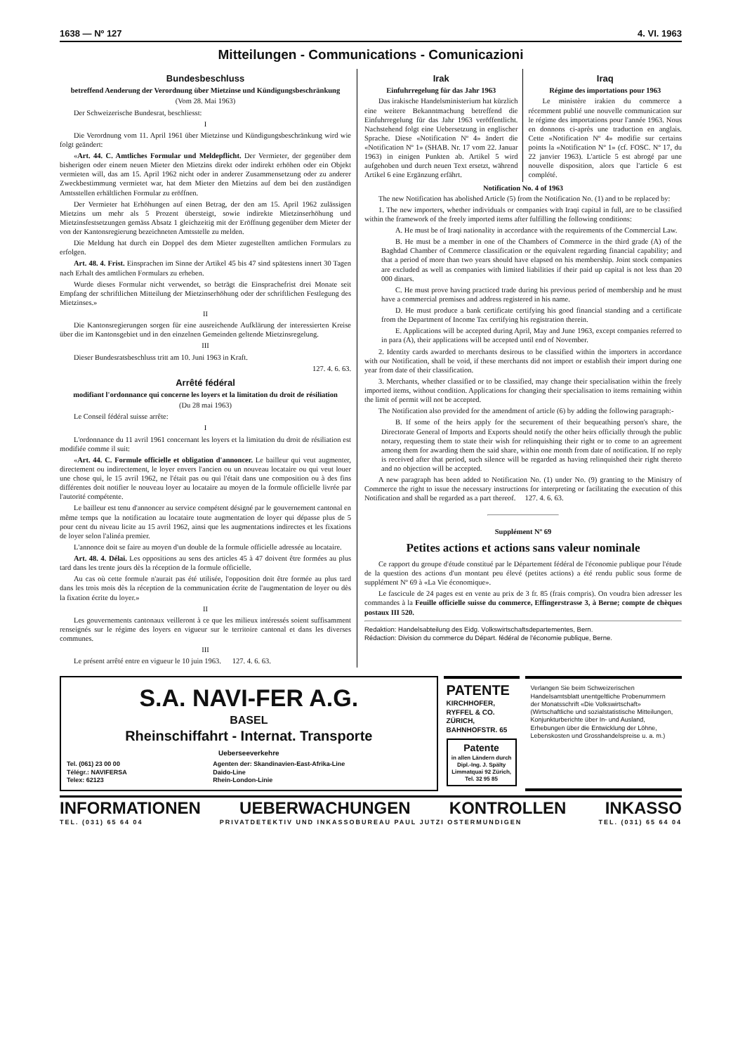1638 — Nº 127 4. VI. 1963
Mitteilungen - Communications - Comunicazioni
Bundesbeschluss
betreffend Aenderung der Verordnung über Mietzinse und Kündigungsbeschränkung
(Vom 28. Mai 1963)
Der Schweizerische Bundesrat, beschliesst:
I
Die Verordnung vom 11. April 1961 über Mietzinse und Kündigungsbeschränkung wird wie folgt geändert:
«Art. 44. C. Amtliches Formular und Meldepflicht. Der Vermieter, der gegenüber dem bisherigen oder einem neuen Mieter den Mietzins direkt oder indirekt erhöhen oder ein Objekt vermieten will, das am 15. April 1962 nicht oder in anderer Zusammensetzung oder zu anderer Zweckbestimmung vermietet war, hat dem Mieter den Mietzins auf dem bei den zuständigen Amtsstellen erhältlichen Formular zu eröffnen.
Der Vermieter hat Erhöhungen auf einen Betrag, der den am 15. April 1962 zulässigen Mietzins um mehr als 5 Prozent übersteigt, sowie indirekte Mietzinserhöhung und Mietzinsfestsetzungen gemäss Absatz 1 gleichzeitig mit der Eröffnung gegenüber dem Mieter der von der Kantonsregierung bezeichneten Amtsstelle zu melden.
Die Meldung hat durch ein Doppel des dem Mieter zugestellten amtlichen Formulars zu erfolgen.
Art. 48. 4. Frist. Einsprachen im Sinne der Artikel 45 bis 47 sind spätestens innert 30 Tagen nach Erhalt des amtlichen Formulars zu erheben.
Wurde dieses Formular nicht verwendet, so beträgt die Einsprachefrist drei Monate seit Empfang der schriftlichen Mitteilung der Mietzinserhöhung oder der schriftlichen Festlegung des Mietzinses.»
II
Die Kantonsregierungen sorgen für eine ausreichende Aufklärung der interessierten Kreise über die im Kantonsgebiet und in den einzelnen Gemeinden geltende Mietzinsregelung.
III
Dieser Bundesratsbeschluss tritt am 10. Juni 1963 in Kraft.
127. 4. 6. 63.
Arrêté fédéral
modifiant l'ordonnance qui concerne les loyers et la limitation du droit de résiliation
(Du 28 mai 1963)
Le Conseil fédéral suisse arrête:
I
L'ordonnance du 11 avril 1961 concernant les loyers et la limitation du droit de résiliation est modifiée comme il suit:
«Art. 44. C. Formule officielle et obligation d'annoncer. Le bailleur qui veut augmenter, directement ou indirectement, le loyer envers l'ancien ou un nouveau locataire ou qui veut louer une chose qui, le 15 avril 1962, ne l'était pas ou qui l'était dans une composition ou à des fins différentes doit notifier le nouveau loyer au locataire au moyen de la formule officielle livrée par l'autorité compétente.
Le bailleur est tenu d'annoncer au service compétent désigné par le gouvernement cantonal en même temps que la notification au locataire toute augmentation de loyer qui dépasse plus de 5 pour cent du niveau licite au 15 avril 1962, ainsi que les augmentations indirectes et les fixations de loyer selon l'alinéa premier.
L'annonce doit se faire au moyen d'un double de la formule officielle adressée au locataire.
Art. 48. 4. Délai. Les oppositions au sens des articles 45 à 47 doivent être formées au plus tard dans les trente jours dès la réception de la formule officielle.
Au cas où cette formule n'aurait pas été utilisée, l'opposition doit être formée au plus tard dans les trois mois dès la réception de la communication écrite de l'augmentation de loyer ou dès la fixation écrite du loyer.»
II
Les gouvernements cantonaux veilleront à ce que les milieux intéressés soient suffisamment renseignés sur le régime des loyers en vigueur sur le territoire cantonal et dans les diverses communes.
III
Le présent arrêté entre en vigueur le 10 juin 1963. 127. 4. 6. 63.
Irak
Einfuhrregelung für das Jahr 1963
Das irakische Handelsministerium hat kürzlich eine weitere Bekanntmachung betreffend die Einfuhrregelung für das Jahr 1963 veröffentlicht. Nachstehend folgt eine Uebersetzung in englischer Sprache. Diese «Notification Nº 4» ändert die «Notification Nº 1» (SHAB. Nr. 17 vom 22. Januar 1963) in einigen Punkten ab. Artikel 5 wird aufgehoben und durch neuen Text ersetzt, während Artikel 6 eine Ergänzung erfährt.
Iraq
Régime des importations pour 1963
Le ministère irakien du commerce a récemment publié une nouvelle communication sur le régime des importations pour l'année 1963. Nous en donnons ci-après une traduction en anglais. Cette «Notification Nº 4» modifie sur certains points la «Notification Nº 1» (cf. FOSC. Nº 17, du 22 janvier 1963). L'article 5 est abrogé par une nouvelle disposition, alors que l'article 6 est complété.
Notification No. 4 of 1963
The new Notification has abolished Article (5) from the Notification No. (1) and to be replaced by:
1. The new importers, whether individuals or companies with Iraqi capital in full, are to be classified within the framework of the freely imported items after fulfilling the following conditions:
A. He must be of Iraqi nationality in accordance with the requirements of the Commercial Law.
B. He must be a member in one of the Chambers of Commerce in the third grade (A) of the Baghdad Chamber of Commerce classification or the equivalent regarding financial capability; and that a period of more than two years should have elapsed on his membership. Joint stock companies are excluded as well as companies with limited liabilities if their paid up capital is not less than 20 000 dinars.
C. He must prove having practiced trade during his previous period of membership and he must have a commercial premises and address registered in his name.
D. He must produce a bank certificate certifying his good financial standing and a certificate from the Department of Income Tax certifying his registration therein.
E. Applications will be accepted during April, May and June 1963, except companies referred to in para (A), their applications will be accepted until end of November.
2. Identity cards awarded to merchants desirous to be classified within the importers in accordance with our Notification, shall be void, if these merchants did not import or establish their import during one year from date of their classification.
3. Merchants, whether classified or to be classified, may change their specialisation within the freely imported items, without condition. Applications for changing their specialisation to items remaining within the limit of permit will not be accepted.
The Notification also provided for the amendment of article (6) by adding the following paragraph:-
B. If some of the heirs apply for the securement of their bequeathing person's share, the Directorate General of Imports and Exports should notify the other heirs officially through the public notary, requesting them to state their wish for relinquishing their right or to come to an agreement among them for awarding them the said share, within one month from date of notification. If no reply is received after that period, such silence will be regarded as having relinquished their right thereto and no objection will be accepted.
A new paragraph has been added to Notification No. (1) under No. (9) granting to the Ministry of Commerce the right to issue the necessary instructions for interpreting or facilitating the execution of this Notification and shall be regarded as a part thereof. 127. 4. 6. 63.
Supplément Nº 69
Petites actions et actions sans valeur nominale
Ce rapport du groupe d'étude constitué par le Département fédéral de l'économie publique pour l'étude de la question des actions d'un montant peu élevé (petites actions) a été rendu public sous forme de supplément Nº 69 à «La Vie économique».
Le fascicule de 24 pages est en vente au prix de 3 fr. 85 (frais compris). On voudra bien adresser les commandes à la Feuille officielle suisse du commerce, Effingerstrasse 3, à Berne; compte de chèques postaux III 520.
Redaktion: Handelsabteilung des Eidg. Volkswirtschaftsdepartementes, Bern.
Rédaction: Division du commerce du Départ. fédéral de l'économie publique, Berne.
S.A. NAVI-FER A.G.
BASEL
Rheinschiffahrt - Internat. Transporte
Ueberseeverkehre
Tel. (061) 23 00 00
Télégr.: NAVIFERSA
Telex: 62123
Agenten der: Skandinavien-East-Afrika-Line
Daido-Line
Rhein-London-Linie
PATENTE
KIRCHHOFER, RYFFEL & CO.
ZÜRICH, BAHNHOFSTR. 65
Patente
in allen Ländern durch Dipl.-Ing. J. Spälty Limmatquai 92 Zürich, Tel. 32 95 85
Verlangen Sie beim Schweizerischen Handelsamtsblatt unentgeltliche Probenummern der Monatsschrift «Die Volkswirtschaft» (Wirtschaftliche und sozialstatistische Mitteilungen, Konjunkturberichte über In- und Ausland, Erhebungen über die Entwicklung der Löhne, Lebenskosten und Grosshandelspreise u. a. m.)
INFORMATIONEN UEBERWACHUNGEN KONTROLLEN INKASSO
TEL. (031) 65 64 04 PRIVATDETEKTIV UND INKASSOBUREAU PAUL JUTZI OSTERMUNDIGEN TEL. (031) 65 64 04